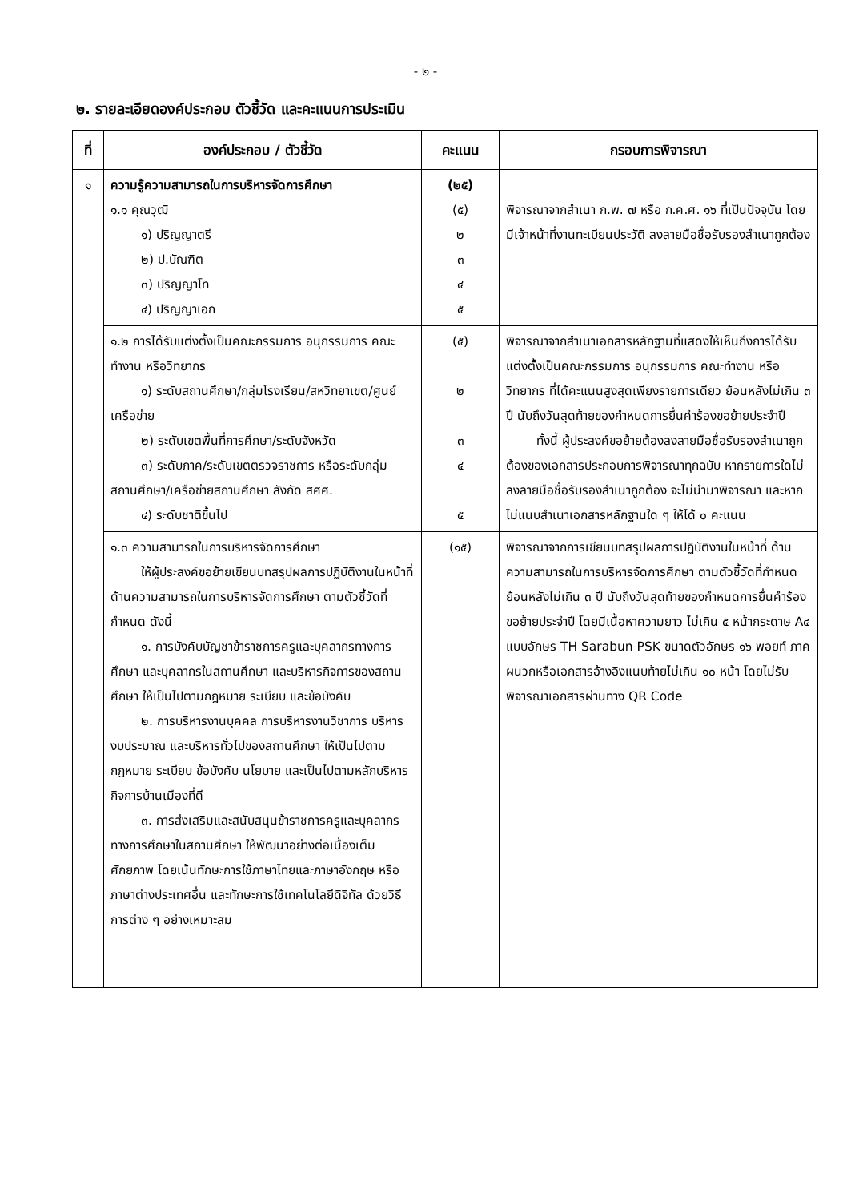- ๒ -
๒. รายละเอียดองค์ประกอบ ตัวชี้วัด และคะแนนการประเมิน
| ที่ | องค์ประกอบ / ตัวชี้วัด | คะแนน | กรอบการพิจารณา |
| --- | --- | --- | --- |
| ๑ | ความรู้ความสามารถในการบริหารจัดการศึกษา ๑.๑ คุณวุฒิ ๑) ปริญญาตรี ๒) ป.บัณฑิต ๓) ปริญญาโท ๔) ปริญญาเอก | (๒๕) (๕) ๒ ๓ ๔ ๕ | พิจารณาจากสำเนา ก.พ. ๗ หรือ ก.ค.ศ. ๑๖ ที่เป็นปัจจุบัน โดยมีเจ้าหน้าที่งานทะเบียนประวัติ ลงลายมือชื่อรับรองสำเนาถูกต้อง |
| | ๑.๒ การได้รับแต่งตั้งเป็นคณะกรรมการ อนุกรรมการ คณะทำงาน หรือวิทยากร ๑) ระดับสถานศึกษา/กลุ่มโรงเรียน/สหวิทยาเขต/ศูนย์เครือข่าย ๒) ระดับเขตพื้นที่การศึกษา/ระดับจังหวัด ๓) ระดับภาค/ระดับเขตตรวจราชการ หรือระดับกลุ่มสถานศึกษา/เครือข่ายสถานศึกษา สังกัด สศศ. ๔) ระดับชาติขึ้นไป | (๕) ๒ ๓ ๔ ๕ | พิจารณาจากสำเนาเอกสารหลักฐานที่แสดงให้เห็นถึงการได้รับแต่งตั้งเป็นคณะกรรมการ อนุกรรมการ คณะทำงาน หรือวิทยากร ที่ได้คะแนนสูงสุดเพียงรายการเดียว ย้อนหลังไม่เกิน ๓ ปี นับถึงวันสุดท้ายของกำหนดการยื่นคำร้องขอย้ายประจำปี ทั้งนี้ ผู้ประสงค์ขอย้ายต้องลงลายมือชื่อรับรองสำเนาถูกต้องของเอกสารประกอบการพิจารณาทุกฉบับ หากรายการใดไม่ลงลายมือชื่อรับรองสำเนาถูกต้อง จะไม่นำมาพิจารณา และหากไม่แนบสำเนาเอกสารหลักฐานใด ๆ ให้ได้ ๐ คะแนน |
| | ๑.๓ ความสามารถในการบริหารจัดการศึกษา ให้ผู้ประสงค์ขอย้ายเขียนบทสรุปผลการปฏิบัติงานในหน้าที่ ด้านความสามารถในการบริหารจัดการศึกษา ตามตัวชี้วัดที่กำหนด ดังนี้ ๑. การบังคับบัญชาข้าราชการครูและบุคลากรทางการศึกษา และบุคลากรในสถานศึกษา และบริหารกิจการของสถานศึกษา ให้เป็นไปตามกฎหมาย ระเบียบ และข้อบังคับ ๒. การบริหารงานบุคคล การบริหารงานวิชาการ บริหารงบประมาณ และบริหารทั่วไปของสถานศึกษา ให้เป็นไปตามกฎหมาย ระเบียบ ข้อบังคับ นโยบาย และเป็นไปตามหลักบริหารกิจการบ้านเมืองที่ดี ๓. การส่งเสริมและสนับสนุนข้าราชการครูและบุคลากรทางการศึกษาในสถานศึกษา ให้พัฒนาอย่างต่อเนื่องเต็มศักยภาพ โดยเน้นทักษะการใช้ภาษาไทยและภาษาอังกฤษ หรือภาษาต่างประเทศอื่น และทักษะการใช้เทคโนโลยีดิจิทัล ด้วยวิธีการต่าง ๆ อย่างเหมาะสม | (๑๕) | พิจารณาจากการเขียนบทสรุปผลการปฏิบัติงานในหน้าที่ ด้านความสามารถในการบริหารจัดการศึกษา ตามตัวชี้วัดที่กำหนด ย้อนหลังไม่เกิน ๓ ปี นับถึงวันสุดท้ายของกำหนดการยื่นคำร้องขอย้ายประจำปี โดยมีเนื้อหาความยาว ไม่เกิน ๕ หน้ากระดาษ A๔ แบบอักษร TH Sarabun PSK ขนาดตัวอักษร ๑๖ พอยท์ ภาคผนวกหรือเอกสารอ้างอิงแนบท้ายไม่เกิน ๑๐ หน้า โดยไม่รับพิจารณาเอกสารผ่านทาง QR Code |